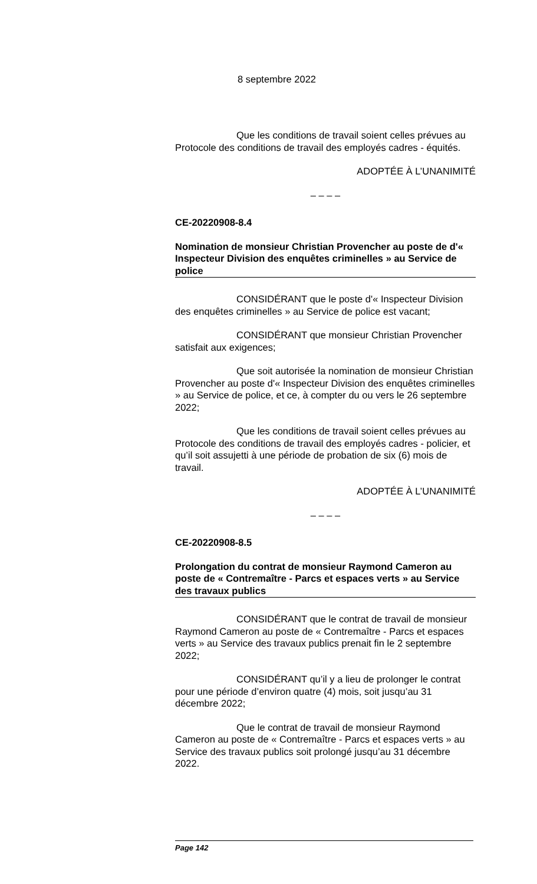8 septembre 2022
Que les conditions de travail soient celles prévues au Protocole des conditions de travail des employés cadres - équités.
ADOPTÉE À L’UNANIMITÉ
– – – –
CE-20220908-8.4
Nomination de monsieur Christian Provencher au poste de d'« Inspecteur Division des enquêtes criminelles » au Service de police
CONSIDÉRANT que le poste d'« Inspecteur Division des enquêtes criminelles » au Service de police est vacant;
CONSIDÉRANT que monsieur Christian Provencher satisfait aux exigences;
Que soit autorisée la nomination de monsieur Christian Provencher au poste d'« Inspecteur Division des enquêtes criminelles » au Service de police, et ce, à compter du ou vers le 26 septembre 2022;
Que les conditions de travail soient celles prévues au Protocole des conditions de travail des employés cadres - policier, et qu’il soit assujetti à une période de probation de six (6) mois de travail.
ADOPTÉE À L’UNANIMITÉ
– – – –
CE-20220908-8.5
Prolongation du contrat de monsieur Raymond Cameron au poste de « Contremaître - Parcs et espaces verts » au Service des travaux publics
CONSIDÉRANT que le contrat de travail de monsieur Raymond Cameron au poste de « Contremaître - Parcs et espaces verts » au Service des travaux publics prenait fin le 2 septembre 2022;
CONSIDÉRANT qu’il y a lieu de prolonger le contrat pour une période d’environ quatre (4) mois, soit jusqu’au 31 décembre 2022;
Que le contrat de travail de monsieur Raymond Cameron au poste de « Contremaître - Parcs et espaces verts » au Service des travaux publics soit prolongé jusqu’au 31 décembre 2022.
Page 142